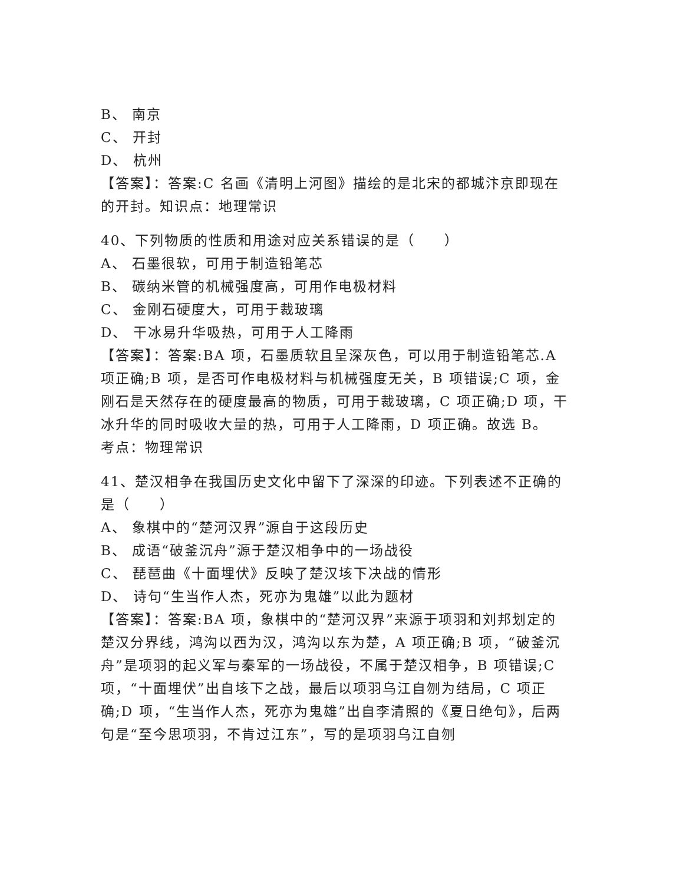B、 南京
C、 开封
D、 杭州
【答案】：答案:C 名画《清明上河图》描绘的是北宋的都城汴京即现在的开封。知识点：地理常识
40、下列物质的性质和用途对应关系错误的是（　　）
A、 石墨很软，可用于制造铅笔芯
B、 碳纳米管的机械强度高，可用作电极材料
C、 金刚石硬度大，可用于裁玻璃
D、 干冰易升华吸热，可用于人工降雨
【答案】：答案:BA 项，石墨质软且呈深灰色，可以用于制造铅笔芯.A 项正确;B 项，是否可作电极材料与机械强度无关，B 项错误;C 项，金刚石是天然存在的硬度最高的物质，可用于裁玻璃，C 项正确;D 项，干冰升华的同时吸收大量的热，可用于人工降雨，D 项正确。故选 B。
考点：物理常识
41、楚汉相争在我国历史文化中留下了深深的印迹。下列表述不正确的是（　　）
A、 象棋中的“楚河汉界”源自于这段历史
B、 成语“破釜沉舟”源于楚汉相争中的一场战役
C、 琵琶曲《十面埋伏》反映了楚汉垓下决战的情形
D、 诗句“生当作人杰，死亦为鬼雄”以此为题材
【答案】：答案:BA 项，象棋中的“楚河汉界”来源于项羽和刘邦划定的楚汉分界线，鸿沟以西为汉，鸿沟以东为楚，A 项正确;B 项，“破釜沉舟”是项羽的起义军与秦军的一场战役，不属于楚汉相争，B 项错误;C 项，“十面埋伏”出自垓下之战，最后以项羽乌江自刎为结局，C 项正确;D 项，“生当作人杰，死亦为鬼雄”出自李清照的《夏日绝句》，后两句是“至今思项羽，不肯过江东”，写的是项羽乌江自刎